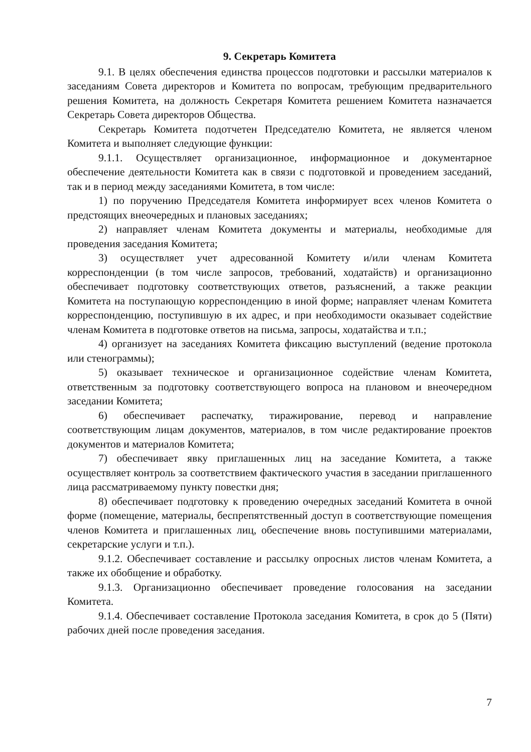9. Секретарь Комитета
9.1. В целях обеспечения единства процессов подготовки и рассылки материалов к заседаниям Совета директоров и Комитета по вопросам, требующим предварительного решения Комитета, на должность Секретаря Комитета решением Комитета назначается Секретарь Совета директоров Общества.
Секретарь Комитета подотчетен Председателю Комитета, не является членом Комитета и выполняет следующие функции:
9.1.1. Осуществляет организационное, информационное и документарное обеспечение деятельности Комитета как в связи с подготовкой и проведением заседаний, так и в период между заседаниями Комитета, в том числе:
1) по поручению Председателя Комитета информирует всех членов Комитета о предстоящих внеочередных и плановых заседаниях;
2) направляет членам Комитета документы и материалы, необходимые для проведения заседания Комитета;
3) осуществляет учет адресованной Комитету и/или членам Комитета корреспонденции (в том числе запросов, требований, ходатайств) и организационно обеспечивает подготовку соответствующих ответов, разъяснений, а также реакции Комитета на поступающую корреспонденцию в иной форме; направляет членам Комитета корреспонденцию, поступившую в их адрес, и при необходимости оказывает содействие членам Комитета в подготовке ответов на письма, запросы, ходатайства и т.п.;
4) организует на заседаниях Комитета фиксацию выступлений (ведение протокола или стенограммы);
5) оказывает техническое и организационное содействие членам Комитета, ответственным за подготовку соответствующего вопроса на плановом и внеочередном заседании Комитета;
6) обеспечивает распечатку, тиражирование, перевод и направление соответствующим лицам документов, материалов, в том числе редактирование проектов документов и материалов Комитета;
7) обеспечивает явку приглашенных лиц на заседание Комитета, а также осуществляет контроль за соответствием фактического участия в заседании приглашенного лица рассматриваемому пункту повестки дня;
8) обеспечивает подготовку к проведению очередных заседаний Комитета в очной форме (помещение, материалы, беспрепятственный доступ в соответствующие помещения членов Комитета и приглашенных лиц, обеспечение вновь поступившими материалами, секретарские услуги и т.п.).
9.1.2. Обеспечивает составление и рассылку опросных листов членам Комитета, а также их обобщение и обработку.
9.1.3. Организационно обеспечивает проведение голосования на заседании Комитета.
9.1.4. Обеспечивает составление Протокола заседания Комитета, в срок до 5 (Пяти) рабочих дней после проведения заседания.
7